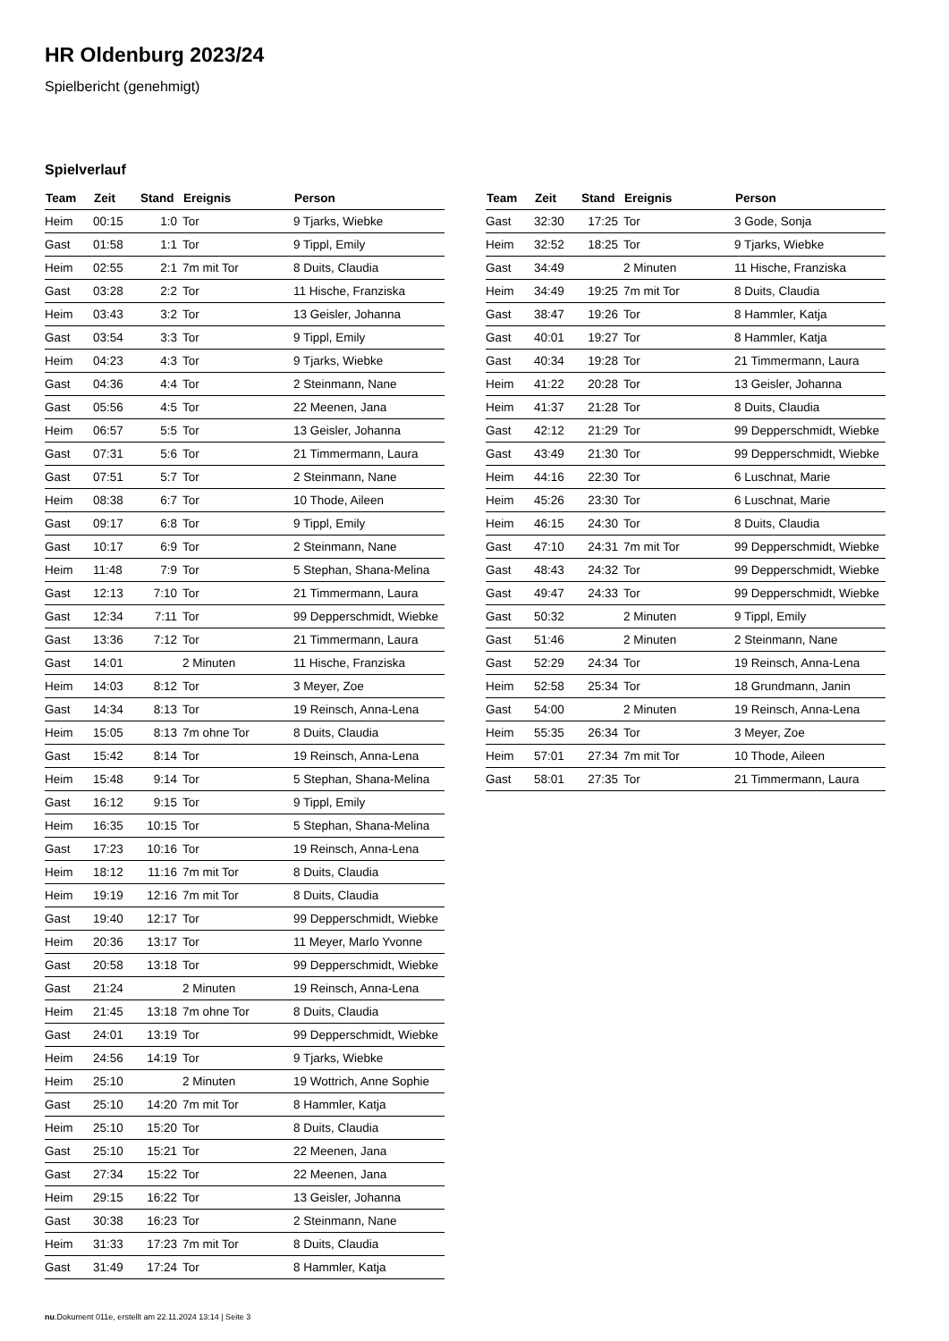HR Oldenburg 2023/24
Spielbericht (genehmigt)
Spielverlauf
| Team | Zeit | Stand | Ereignis | Person |
| --- | --- | --- | --- | --- |
| Heim | 00:15 | 1:0 | Tor | 9 Tjarks, Wiebke |
| Gast | 01:58 | 1:1 | Tor | 9 Tippl, Emily |
| Heim | 02:55 | 2:1 | 7m mit Tor | 8 Duits, Claudia |
| Gast | 03:28 | 2:2 | Tor | 11 Hische, Franziska |
| Heim | 03:43 | 3:2 | Tor | 13 Geisler, Johanna |
| Gast | 03:54 | 3:3 | Tor | 9 Tippl, Emily |
| Heim | 04:23 | 4:3 | Tor | 9 Tjarks, Wiebke |
| Gast | 04:36 | 4:4 | Tor | 2 Steinmann, Nane |
| Gast | 05:56 | 4:5 | Tor | 22 Meenen, Jana |
| Heim | 06:57 | 5:5 | Tor | 13 Geisler, Johanna |
| Gast | 07:31 | 5:6 | Tor | 21 Timmermann, Laura |
| Gast | 07:51 | 5:7 | Tor | 2 Steinmann, Nane |
| Heim | 08:38 | 6:7 | Tor | 10 Thode, Aileen |
| Gast | 09:17 | 6:8 | Tor | 9 Tippl, Emily |
| Gast | 10:17 | 6:9 | Tor | 2 Steinmann, Nane |
| Heim | 11:48 | 7:9 | Tor | 5 Stephan, Shana-Melina |
| Gast | 12:13 | 7:10 | Tor | 21 Timmermann, Laura |
| Gast | 12:34 | 7:11 | Tor | 99 Depperschmidt, Wiebke |
| Gast | 13:36 | 7:12 | Tor | 21 Timmermann, Laura |
| Gast | 14:01 | | 2 Minuten | 11 Hische, Franziska |
| Heim | 14:03 | 8:12 | Tor | 3 Meyer, Zoe |
| Gast | 14:34 | 8:13 | Tor | 19 Reinsch, Anna-Lena |
| Heim | 15:05 | 8:13 | 7m ohne Tor | 8 Duits, Claudia |
| Gast | 15:42 | 8:14 | Tor | 19 Reinsch, Anna-Lena |
| Heim | 15:48 | 9:14 | Tor | 5 Stephan, Shana-Melina |
| Gast | 16:12 | 9:15 | Tor | 9 Tippl, Emily |
| Heim | 16:35 | 10:15 | Tor | 5 Stephan, Shana-Melina |
| Gast | 17:23 | 10:16 | Tor | 19 Reinsch, Anna-Lena |
| Heim | 18:12 | 11:16 | 7m mit Tor | 8 Duits, Claudia |
| Heim | 19:19 | 12:16 | 7m mit Tor | 8 Duits, Claudia |
| Gast | 19:40 | 12:17 | Tor | 99 Depperschmidt, Wiebke |
| Heim | 20:36 | 13:17 | Tor | 11 Meyer, Marlo Yvonne |
| Gast | 20:58 | 13:18 | Tor | 99 Depperschmidt, Wiebke |
| Gast | 21:24 | | 2 Minuten | 19 Reinsch, Anna-Lena |
| Heim | 21:45 | 13:18 | 7m ohne Tor | 8 Duits, Claudia |
| Gast | 24:01 | 13:19 | Tor | 99 Depperschmidt, Wiebke |
| Heim | 24:56 | 14:19 | Tor | 9 Tjarks, Wiebke |
| Heim | 25:10 | | 2 Minuten | 19 Wottrich, Anne Sophie |
| Gast | 25:10 | 14:20 | 7m mit Tor | 8 Hammler, Katja |
| Heim | 25:10 | 15:20 | Tor | 8 Duits, Claudia |
| Gast | 25:10 | 15:21 | Tor | 22 Meenen, Jana |
| Gast | 27:34 | 15:22 | Tor | 22 Meenen, Jana |
| Heim | 29:15 | 16:22 | Tor | 13 Geisler, Johanna |
| Gast | 30:38 | 16:23 | Tor | 2 Steinmann, Nane |
| Heim | 31:33 | 17:23 | 7m mit Tor | 8 Duits, Claudia |
| Gast | 31:49 | 17:24 | Tor | 8 Hammler, Katja |
| Team | Zeit | Stand | Ereignis | Person |
| --- | --- | --- | --- | --- |
| Gast | 32:30 | 17:25 | Tor | 3 Gode, Sonja |
| Heim | 32:52 | 18:25 | Tor | 9 Tjarks, Wiebke |
| Gast | 34:49 | | 2 Minuten | 11 Hische, Franziska |
| Heim | 34:49 | 19:25 | 7m mit Tor | 8 Duits, Claudia |
| Gast | 38:47 | 19:26 | Tor | 8 Hammler, Katja |
| Gast | 40:01 | 19:27 | Tor | 8 Hammler, Katja |
| Gast | 40:34 | 19:28 | Tor | 21 Timmermann, Laura |
| Heim | 41:22 | 20:28 | Tor | 13 Geisler, Johanna |
| Heim | 41:37 | 21:28 | Tor | 8 Duits, Claudia |
| Gast | 42:12 | 21:29 | Tor | 99 Depperschmidt, Wiebke |
| Gast | 43:49 | 21:30 | Tor | 99 Depperschmidt, Wiebke |
| Heim | 44:16 | 22:30 | Tor | 6 Luschnat, Marie |
| Heim | 45:26 | 23:30 | Tor | 6 Luschnat, Marie |
| Heim | 46:15 | 24:30 | Tor | 8 Duits, Claudia |
| Gast | 47:10 | 24:31 | 7m mit Tor | 99 Depperschmidt, Wiebke |
| Gast | 48:43 | 24:32 | Tor | 99 Depperschmidt, Wiebke |
| Gast | 49:47 | 24:33 | Tor | 99 Depperschmidt, Wiebke |
| Gast | 50:32 | | 2 Minuten | 9 Tippl, Emily |
| Gast | 51:46 | | 2 Minuten | 2 Steinmann, Nane |
| Gast | 52:29 | 24:34 | Tor | 19 Reinsch, Anna-Lena |
| Heim | 52:58 | 25:34 | Tor | 18 Grundmann, Janin |
| Gast | 54:00 | | 2 Minuten | 19 Reinsch, Anna-Lena |
| Heim | 55:35 | 26:34 | Tor | 3 Meyer, Zoe |
| Heim | 57:01 | 27:34 | 7m mit Tor | 10 Thode, Aileen |
| Gast | 58:01 | 27:35 | Tor | 21 Timmermann, Laura |
nu.Dokument 011e, erstellt am 22.11.2024 13:14 | Seite 3